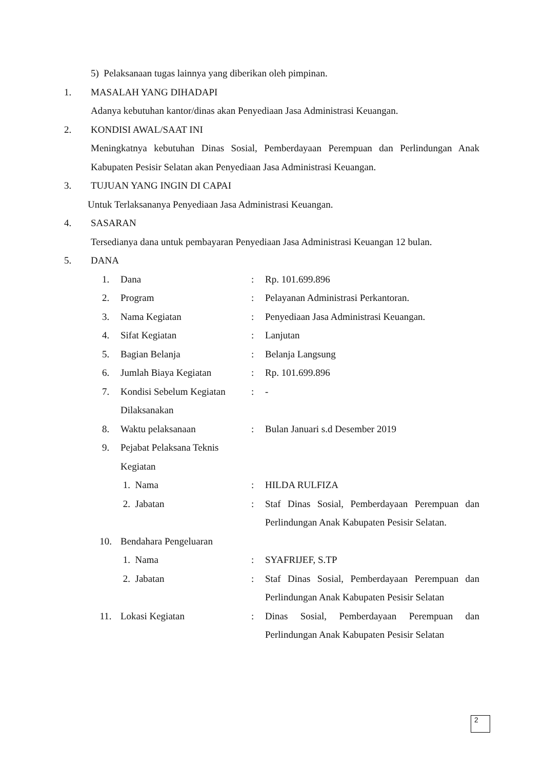5) Pelaksanaan tugas lainnya yang diberikan oleh pimpinan.
1. MASALAH YANG DIHADAPI
Adanya kebutuhan kantor/dinas akan Penyediaan Jasa Administrasi Keuangan.
2. KONDISI AWAL/SAAT INI
Meningkatnya kebutuhan Dinas Sosial, Pemberdayaan Perempuan dan Perlindungan Anak Kabupaten Pesisir Selatan akan Penyediaan Jasa Administrasi Keuangan.
3. TUJUAN YANG INGIN DI CAPAI
Untuk Terlaksananya Penyediaan Jasa Administrasi Keuangan.
4. SASARAN
Tersedianya dana untuk pembayaran Penyediaan Jasa Administrasi Keuangan 12 bulan.
5. DANA
| 1. | Dana | : | Rp. 101.699.896 |
| 2. | Program | : | Pelayanan Administrasi Perkantoran. |
| 3. | Nama Kegiatan | : | Penyediaan Jasa Administrasi Keuangan. |
| 4. | Sifat Kegiatan | : | Lanjutan |
| 5. | Bagian Belanja | : | Belanja Langsung |
| 6. | Jumlah Biaya Kegiatan | : | Rp. 101.699.896 |
| 7. | Kondisi Sebelum Kegiatan Dilaksanakan | : | - |
| 8. | Waktu pelaksanaan | : | Bulan Januari s.d Desember 2019 |
| 9. | Pejabat Pelaksana Teknis Kegiatan | | |
| | 1. Nama | : | HILDA RULFIZA |
| | 2. Jabatan | : | Staf Dinas Sosial, Pemberdayaan Perempuan dan Perlindungan Anak Kabupaten Pesisir Selatan. |
| 10. | Bendahara Pengeluaran | | |
| | 1. Nama | : | SYAFRIJEF, S.TP |
| | 2. Jabatan | : | Staf Dinas Sosial, Pemberdayaan Perempuan dan Perlindungan Anak Kabupaten Pesisir Selatan |
| 11. | Lokasi Kegiatan | : | Dinas Sosial, Pemberdayaan Perempuan dan Perlindungan Anak Kabupaten Pesisir Selatan |
2